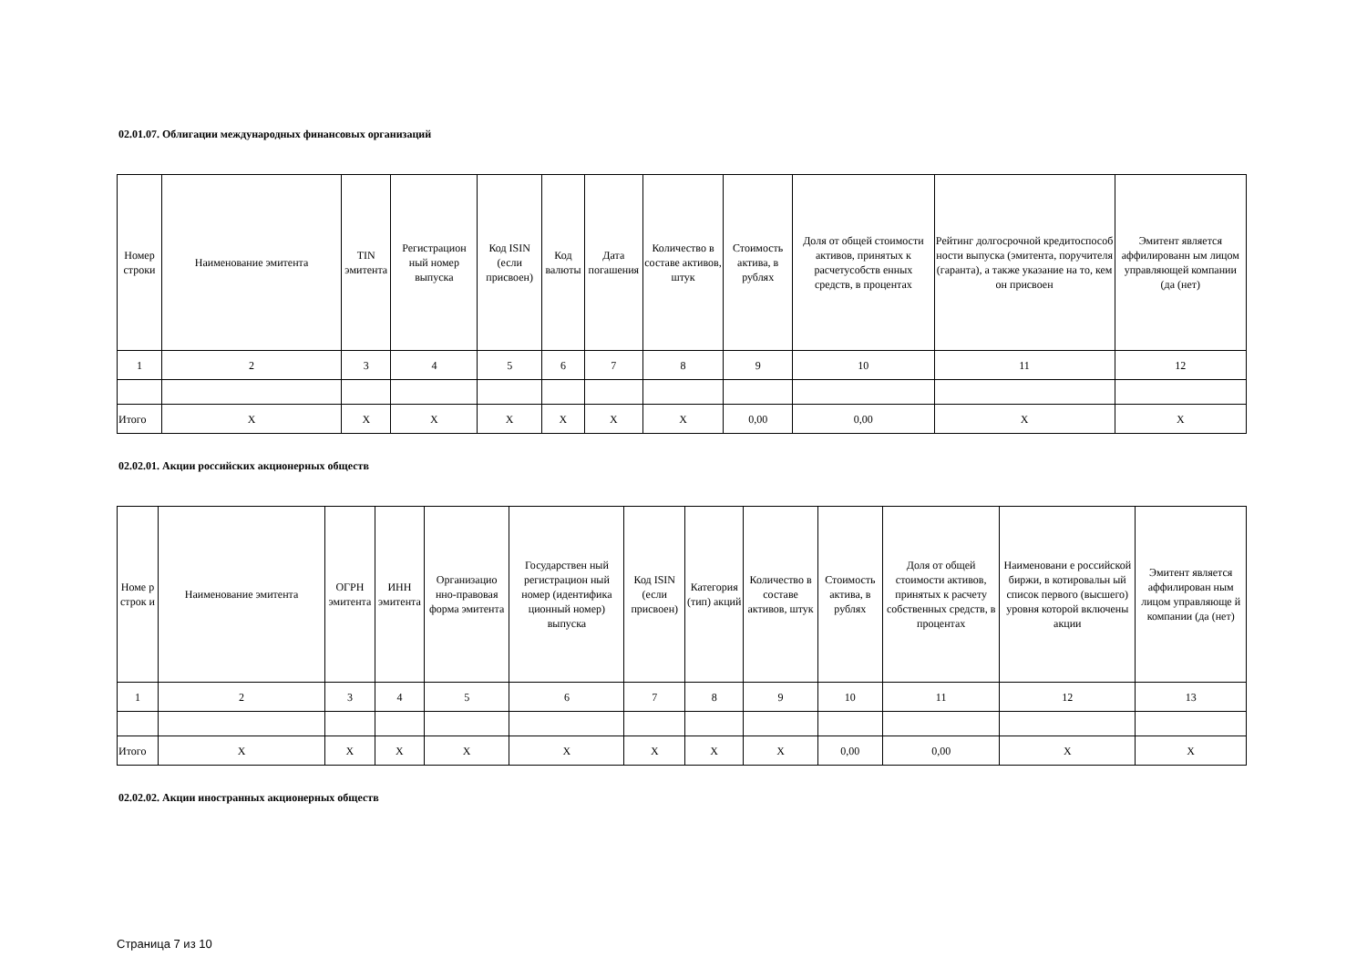02.01.07. Облигации международных финансовых организаций
| Номер строки | Наименование эмитента | TIN эмитента | Регистрацион ный номер выпуска | Код ISIN (если присвоен) | Код валюты | Дата погашения | Количество в составе активов, штук | Стоимость актива, в рублях | Доля от общей стоимости активов, принятых к расчетусобств енных средств, в процентах | Рейтинг долгосрочной кредитоспособ ности выпуска (эмитента, поручителя (гаранта), а также указание на то, кем он присвоен | Эмитент является аффилированн ым лицом управляющей компании (да (нет) |
| --- | --- | --- | --- | --- | --- | --- | --- | --- | --- | --- | --- |
| 1 | 2 | 3 | 4 | 5 | 6 | 7 | 8 | 9 | 10 | 11 | 12 |
| Итого | X | X | X | X | X | X | X | 0,00 | 0,00 | X | X |
02.02.01. Акции российских акционерных обществ
| Номе р строк и | Наименование эмитента | ОГРН эмитента | ИНН эмитента | Организацио нно-правовая форма эмитента | Государствен ный регистрацион ный номер (идентифика ционный номер) выпуска | Код ISIN (если присвоен) | Категория (тип) акций | Количество в составе активов, штук | Стоимость актива, в рублях | Доля от общей стоимости активов, принятых к расчету собственных средств, в процентах | Наименовани е российской биржи, в котировальн ый список первого (высшего) уровня которой включены акции | Эмитент является аффилирован ным лицом управляюще й компании (да (нет) |
| --- | --- | --- | --- | --- | --- | --- | --- | --- | --- | --- | --- | --- |
| 1 | 2 | 3 | 4 | 5 | 6 | 7 | 8 | 9 | 10 | 11 | 12 | 13 |
| Итого | X | X | X | X | X | X | X | X | 0,00 | 0,00 | X | X |
02.02.02. Акции иностранных акционерных обществ
Страница 7 из 10